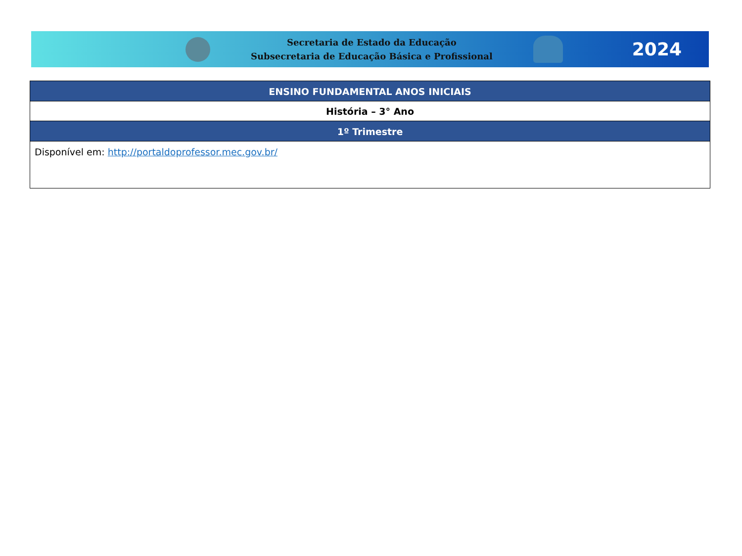Secretaria de Estado da Educação
Subsecretaria de Educação Básica e Profissional
2024
| ENSINO FUNDAMENTAL ANOS INICIAIS |
| --- |
| História – 3° Ano |
| 1º Trimestre |
| Disponível em: http://portaldoprofessor.mec.gov.br/ |